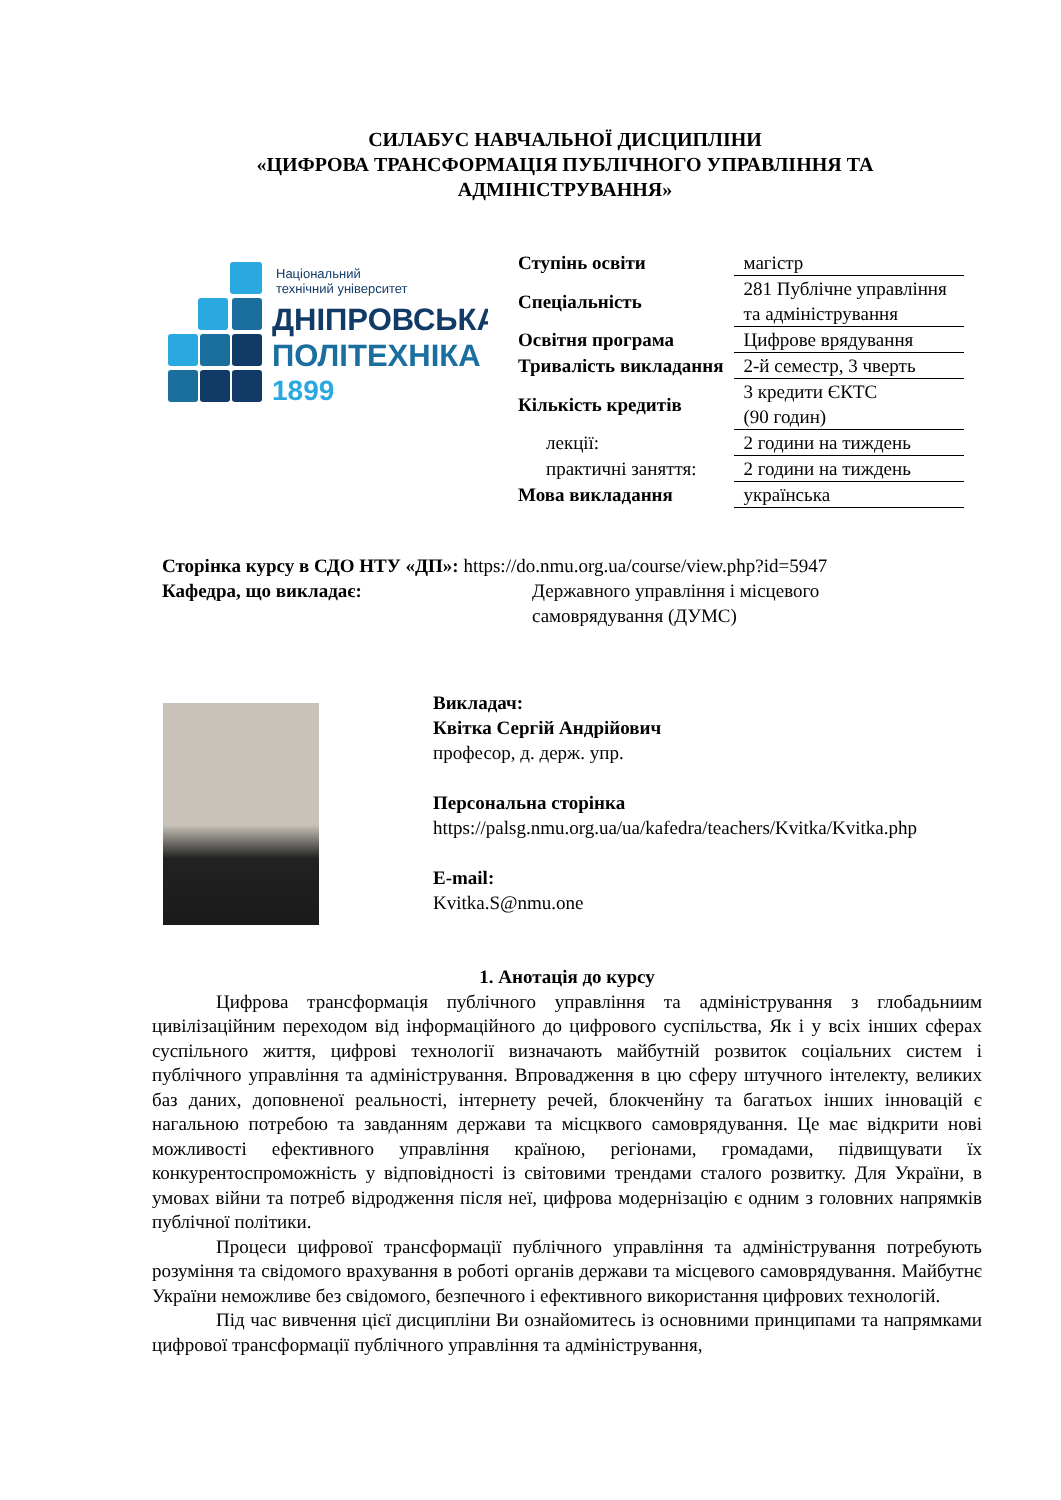СИЛАБУС НАВЧАЛЬНОЇ ДИСЦИПЛІНИ
«ЦИФРОВА ТРАНСФОРМАЦІЯ ПУБЛІЧНОГО УПРАВЛІННЯ ТА АДМІНІСТРУВАННЯ»
Національний
технічний університет
ДНІПРОВСЬКА
ПОЛІТЕХНІКА
1899
| Ступінь освіти | магістр |
| Спеціальність | 281 Публічне управління та адміністрування |
| Освітня програма | Цифрове врядування |
| Тривалість викладання | 2-й семестр, 3 чверть |
| Кількість кредитів | 3 кредити ЄКТС (90 годин) |
| лекції: | 2 години на тиждень |
| практичні заняття: | 2 години на тиждень |
| Мова викладання | українська |
Сторінка курсу в СДО НТУ «ДП»: https://do.nmu.org.ua/course/view.php?id=5947
Кафедра, що викладає: Державного управління і місцевого
самоврядування (ДУМС)
Викладач:
Квітка Сергій Андрійович
професор, д. держ. упр.
Персональна сторінка
https://palsg.nmu.org.ua/ua/kafedra/teachers/Kvitka/Kvitka.php
E-mail:
Kvitka.S@nmu.one
1. Анотація до курсу
Цифрова трансформація публічного управління та адміністрування з глобадьниим цивілізаційним переходом від інформаційного до цифрового суспільства, Як і у всіх інших сферах суспільного життя, цифрові технології визначають майбутній розвиток соціальних систем і публічного управління та адміністрування. Впровадження в цю сферу штучного інтелекту, великих баз даних, доповненої реальності, інтернету речей, блокченйну та багатьох інших інновацій є нагальною потребою та завданням держави та місцквого самоврядування. Це має відкрити нові можливості ефективного управління країною, регіонами, громадами, підвищувати їх конкурентоспроможність у відповідності із світовими трендами сталого розвитку. Для України, в умовах війни та потреб відродження після неї, цифрова модернізацію є одним з головних напрямків публічної політики.
Процеси цифрової трансформації публічного управління та адміністрування потребують розуміння та свідомого врахування в роботі органів держави та місцевого самоврядування. Майбутнє України неможливе без свідомого, безпечного і ефективного використання цифрових технологій.
Під час вивчення цієї дисципліни Ви ознайомитесь із основними принципами та напрямками цифрової трансформації публічного управління та адміністрування,